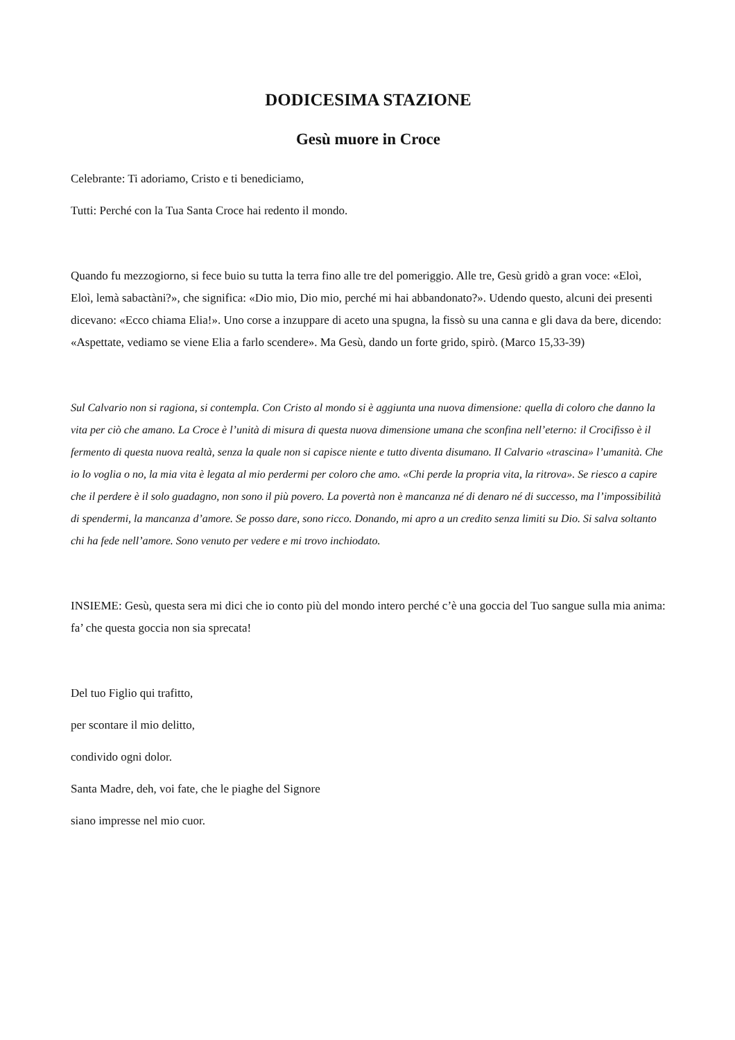DODICESIMA STAZIONE
Gesù muore in Croce
Celebrante: Ti adoriamo, Cristo e ti benediciamo,
Tutti: Perché con la Tua Santa Croce hai redento il mondo.
Quando fu mezzogiorno, si fece buio su tutta la terra fino alle tre del pomeriggio. Alle tre, Gesù gridò a gran voce: «Eloì, Eloì, lemà sabactàni?», che significa: «Dio mio, Dio mio, perché mi hai abbandonato?». Udendo questo, alcuni dei presenti dicevano: «Ecco chiama Elia!». Uno corse a inzuppare di aceto una spugna, la fissò su una canna e gli dava da bere, dicendo: «Aspettate, vediamo se viene Elia a farlo scendere». Ma Gesù, dando un forte grido, spirò. (Marco 15,33-39)
Sul Calvario non si ragiona, si contempla. Con Cristo al mondo si è aggiunta una nuova dimensione: quella di coloro che danno la vita per ciò che amano. La Croce è l’unità di misura di questa nuova dimensione umana che sconfina nell’eterno: il Crocifisso è il fermento di questa nuova realtà, senza la quale non si capisce niente e tutto diventa disumano. Il Calvario «trascina» l’umanità. Che io lo voglia o no, la mia vita è legata al mio perdermi per coloro che amo. «Chi perde la propria vita, la ritrova». Se riesco a capire che il perdere è il solo guadagno, non sono il più povero. La povertà non è mancanza né di denaro né di successo, ma l’impossibilità di spendermi, la mancanza d’amore. Se posso dare, sono ricco. Donando, mi apro a un credito senza limiti su Dio. Si salva soltanto chi ha fede nell’amore. Sono venuto per vedere e mi trovo inchiodato.
INSIEME: Gesù, questa sera mi dici che io conto più del mondo intero perché c’è una goccia del Tuo sangue sulla mia anima: fa’ che questa goccia non sia sprecata!
Del tuo Figlio qui trafitto,
per scontare il mio delitto,
condivido ogni dolor.
Santa Madre, deh, voi fate, che le piaghe del Signore
siano impresse nel mio cuor.